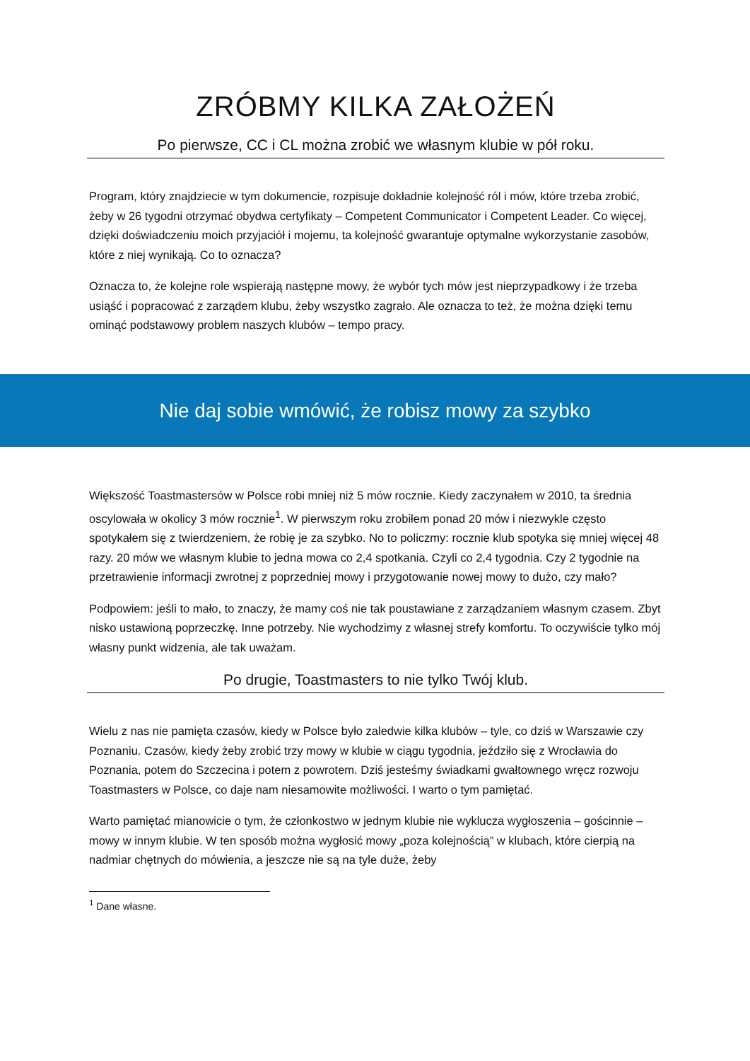ZRÓBMY KILKA ZAŁOŻEŃ
Po pierwsze, CC i CL można zrobić we własnym klubie w pół roku.
Program, który znajdziecie w tym dokumencie, rozpisuje dokładnie kolejność ról i mów, które trzeba zrobić, żeby w 26 tygodni otrzymać obydwa certyfikaty – Competent Communicator i Competent Leader. Co więcej, dzięki doświadczeniu moich przyjaciół i mojemu, ta kolejność gwarantuje optymalne wykorzystanie zasobów, które z niej wynikają. Co to oznacza?
Oznacza to, że kolejne role wspierają następne mowy, że wybór tych mów jest nieprzypadkowy i że trzeba usiąść i popracować z zarządem klubu, żeby wszystko zagrało. Ale oznacza to też, że można dzięki temu ominąć podstawowy problem naszych klubów – tempo pracy.
Nie daj sobie wmówić, że robisz mowy za szybko
Większość Toastmastersów w Polsce robi mniej niż 5 mów rocznie. Kiedy zaczynałem w 2010, ta średnia oscylowała w okolicy 3 mów rocznie<sup>1</sup>. W pierwszym roku zrobiłem ponad 20 mów i niezwykle często spotykałem się z twierdzeniem, że robię je za szybko. No to policzmy: rocznie klub spotyka się mniej więcej 48 razy. 20 mów we własnym klubie to jedna mowa co 2,4 spotkania. Czyli co 2,4 tygodnia. Czy 2 tygodnie na przetrawienie informacji zwrotnej z poprzedniej mowy i przygotowanie nowej mowy to dużo, czy mało?
Podpowiem: jeśli to mało, to znaczy, że mamy coś nie tak poustawiane z zarządzaniem własnym czasem. Zbyt nisko ustawioną poprzeczkę. Inne potrzeby. Nie wychodzimy z własnej strefy komfortu. To oczywiście tylko mój własny punkt widzenia, ale tak uważam.
Po drugie, Toastmasters to nie tylko Twój klub.
Wielu z nas nie pamięta czasów, kiedy w Polsce było zaledwie kilka klubów – tyle, co dziś w Warszawie czy Poznaniu. Czasów, kiedy żeby zrobić trzy mowy w klubie w ciągu tygodnia, jeździło się z Wrocławia do Poznania, potem do Szczecina i potem z powrotem. Dziś jesteśmy świadkami gwałtownego wręcz rozwoju Toastmasters w Polsce, co daje nam niesamowite możliwości. I warto o tym pamiętać.
Warto pamiętać mianowicie o tym, że członkostwo w jednym klubie nie wyklucza wygłoszenia – gościnnie – mowy w innym klubie. W ten sposób można wygłosić mowy „poza kolejnością” w klubach, które cierpią na nadmiar chętnych do mówienia, a jeszcze nie są na tyle duże, żeby
<sup>1</sup> Dane własne.